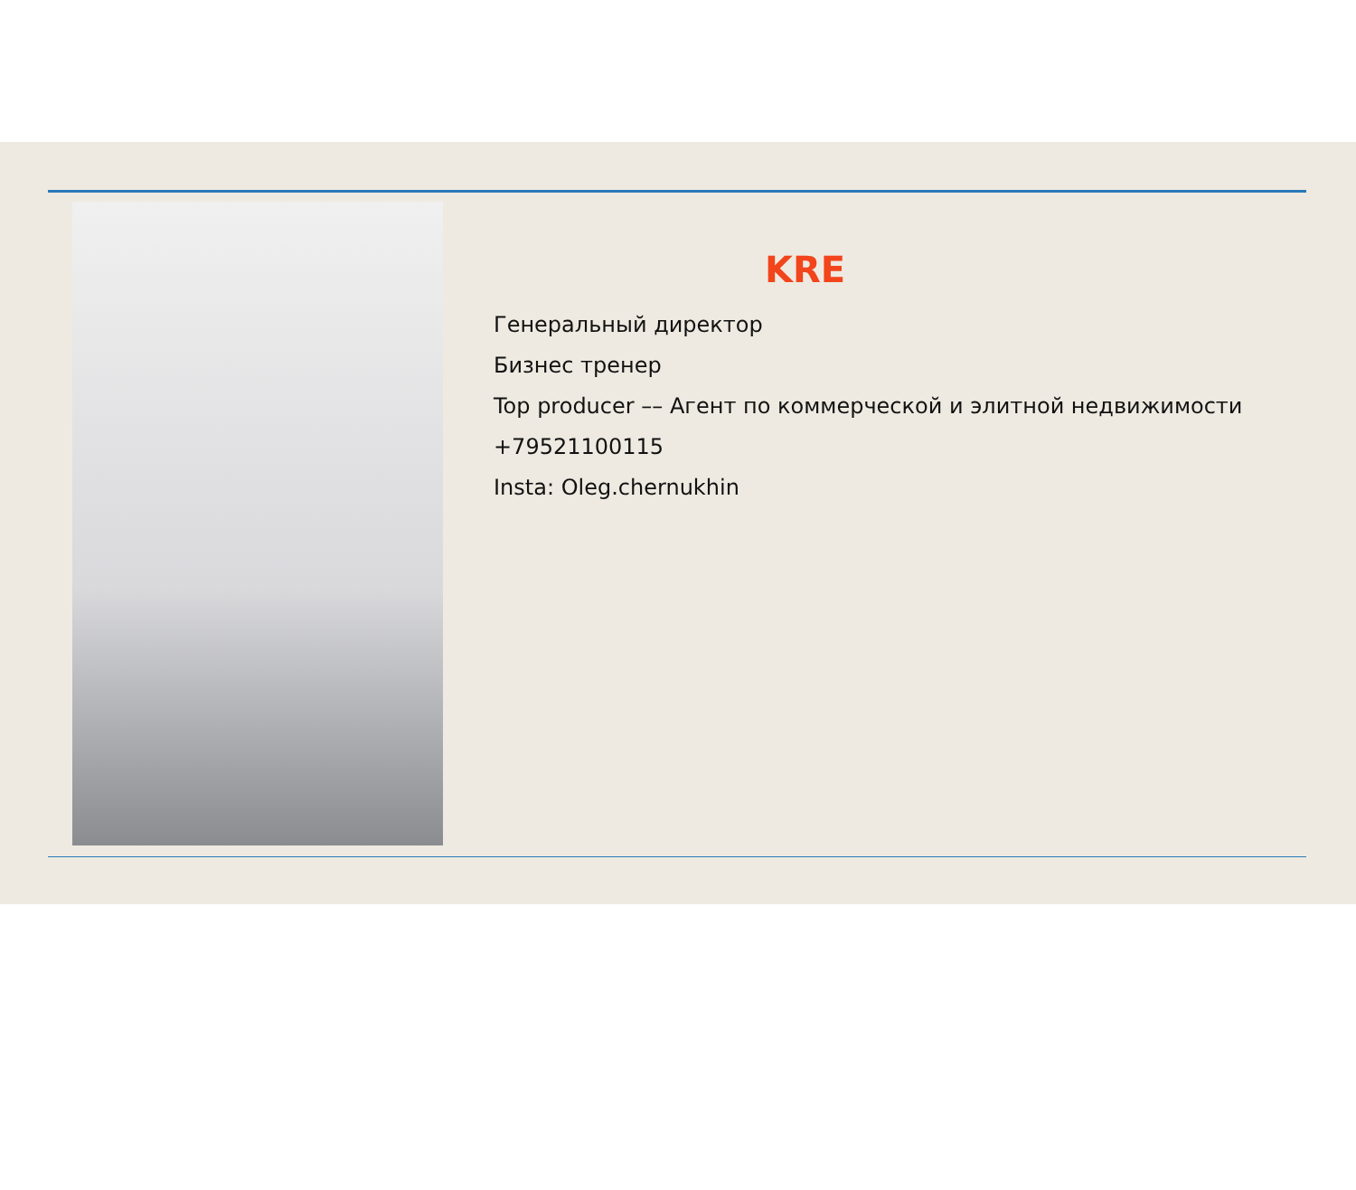KRE
Генеральный директор
Бизнес тренер
Top producer –– Агент по коммерческой и элитной недвижимости
+79521100115
Insta: Oleg.chernukhin